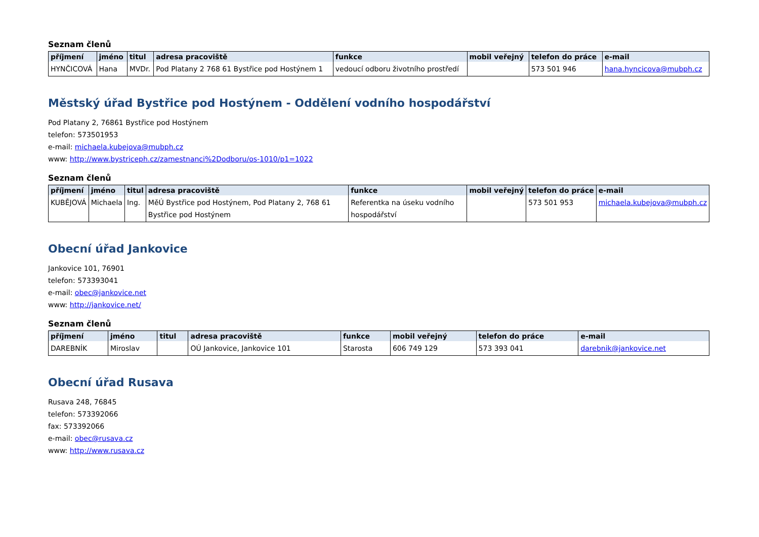Seznam členů
| příjmení | jméno | titul | adresa pracoviště | funkce | mobil veřejný | telefon do práce | e-mail |
| --- | --- | --- | --- | --- | --- | --- | --- |
| HYNČICOVÁ | Hana | MVDr. | Pod Platany 2 768 61 Bystřice pod Hostýnem 1 | vedoucí odboru životního prostředí | | 573 501 946 | hana.hyncicova@mubph.cz |
Městský úřad Bystřice pod Hostýnem - Oddělení vodního hospodářství
Pod Platany 2, 76861 Bystřice pod Hostýnem
telefon: 573501953
e-mail: michaela.kubejova@mubph.cz
www: http://www.bystriceph.cz/zamestnanci%2Dodboru/os-1010/p1=1022
Seznam členů
| příjmení | jméno | titul | adresa pracoviště | funkce | mobil veřejný | telefon do práce | e-mail |
| --- | --- | --- | --- | --- | --- | --- | --- |
| KUBĚJOVÁ | Michaela | Ing. | MěÚ Bystřice pod Hostýnem, Pod Platany 2, 768 61 Bystřice pod Hostýnem | Referentka na úseku vodního hospodářství | | 573 501 953 | michaela.kubejova@mubph.cz |
Obecní úřad Jankovice
Jankovice 101, 76901
telefon: 573393041
e-mail: obec@jankovice.net
www: http://jankovice.net/
Seznam členů
| příjmení | jméno | titul | adresa pracoviště | funkce | mobil veřejný | telefon do práce | e-mail |
| --- | --- | --- | --- | --- | --- | --- | --- |
| DAREBNÍK | Miroslav | | OÚ Jankovice, Jankovice 101 | Starosta | 606 749 129 | 573 393 041 | darebnik@jankovice.net |
Obecní úřad Rusava
Rusava 248, 76845
telefon: 573392066
fax: 573392066
e-mail: obec@rusava.cz
www: http://www.rusava.cz